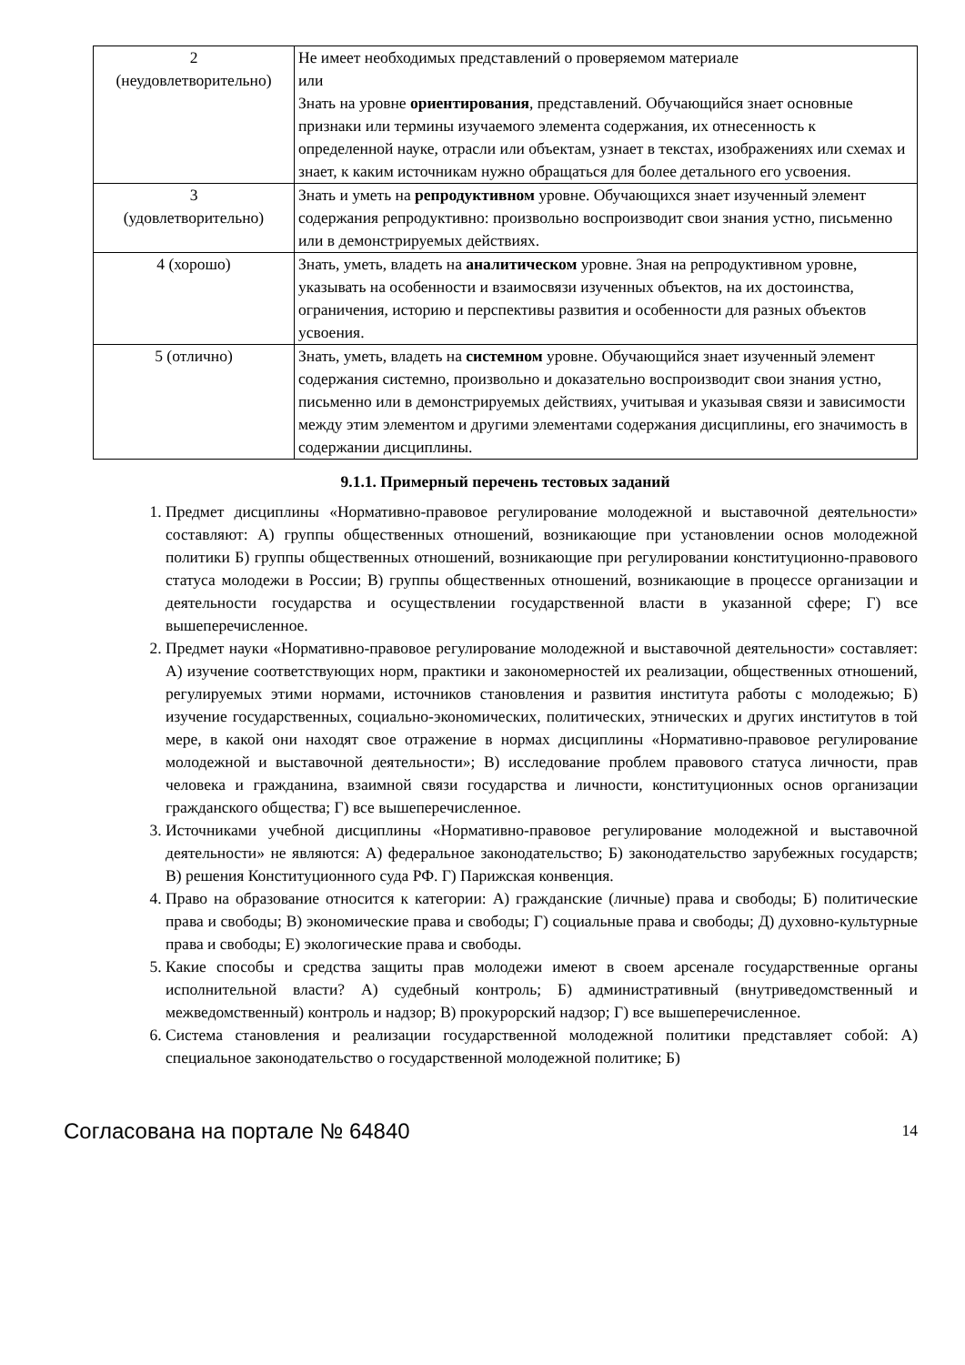| 2 (неудовлетворительно) | Не имеет необходимых представлений о проверяемом материале или Знать на уровне ориентирования , представлений. Обучающийся знает основные признаки или термины изучаемого элемента содержания, их отнесенность к определенной науке, отрасли или объектам, узнает в текстах, изображениях или схемах и знает, к каким источникам нужно обращаться для более детального его усвоения. |
| 3 (удовлетворительно) | Знать и уметь на репродуктивном уровне. Обучающихся знает изученный элемент содержания репродуктивно: произвольно воспроизводит свои знания устно, письменно или в демонстрируемых действиях. |
| 4 (хорошо) | Знать, уметь, владеть на аналитическом уровне. Зная на репродуктивном уровне, указывать на особенности и взаимосвязи изученных объектов, на их достоинства, ограничения, историю и перспективы развития и особенности для разных объектов усвоения. |
| 5 (отлично) | Знать, уметь, владеть на системном уровне. Обучающийся знает изученный элемент содержания системно, произвольно и доказательно воспроизводит свои знания устно, письменно или в демонстрируемых действиях, учитывая и указывая связи и зависимости между этим элементом и другими элементами содержания дисциплины, его значимость в содержании дисциплины. |
9.1.1. Примерный перечень тестовых заданий
1. Предмет дисциплины «Нормативно-правовое регулирование молодежной и выставочной деятельности» составляют: А) группы общественных отношений, возникающие при установлении основ молодежной политики Б) группы общественных отношений, возникающие при регулировании конституционно-правового статуса молодежи в России; В) группы общественных отношений, возникающие в процессе организации и деятельности государства и осуществлении государственной власти в указанной сфере; Г) все вышеперечисленное.
2. Предмет науки «Нормативно-правовое регулирование молодежной и выставочной деятельности» составляет: А) изучение соответствующих норм, практики и закономерностей их реализации, общественных отношений, регулируемых этими нормами, источников становления и развития института работы с молодежью; Б) изучение государственных, социально-экономических, политических, этнических и других институтов в той мере, в какой они находят свое отражение в нормах дисциплины «Нормативно-правовое регулирование молодежной и выставочной деятельности»; В) исследование проблем правового статуса личности, прав человека и гражданина, взаимной связи государства и личности, конституционных основ организации гражданского общества; Г) все вышеперечисленное.
3. Источниками учебной дисциплины «Нормативно-правовое регулирование молодежной и выставочной деятельности» не являются: А) федеральное законодательство; Б) законодательство зарубежных государств; В) решения Конституционного суда РФ. Г) Парижская конвенция.
4. Право на образование относится к категории: А) гражданские (личные) права и свободы; Б) политические права и свободы; В) экономические права и свободы; Г) социальные права и свободы; Д) духовно-культурные права и свободы; Е) экологические права и свободы.
5. Какие способы и средства защиты прав молодежи имеют в своем арсенале государственные органы исполнительной власти? А) судебный контроль; Б) административный (внутриведомственный и межведомственный) контроль и надзор; В) прокурорский надзор; Г) все вышеперечисленное.
6. Система становления и реализации государственной молодежной политики представляет собой: А) специальное законодательство о государственной молодежной политике; Б)
Согласована на портале № 64840 14